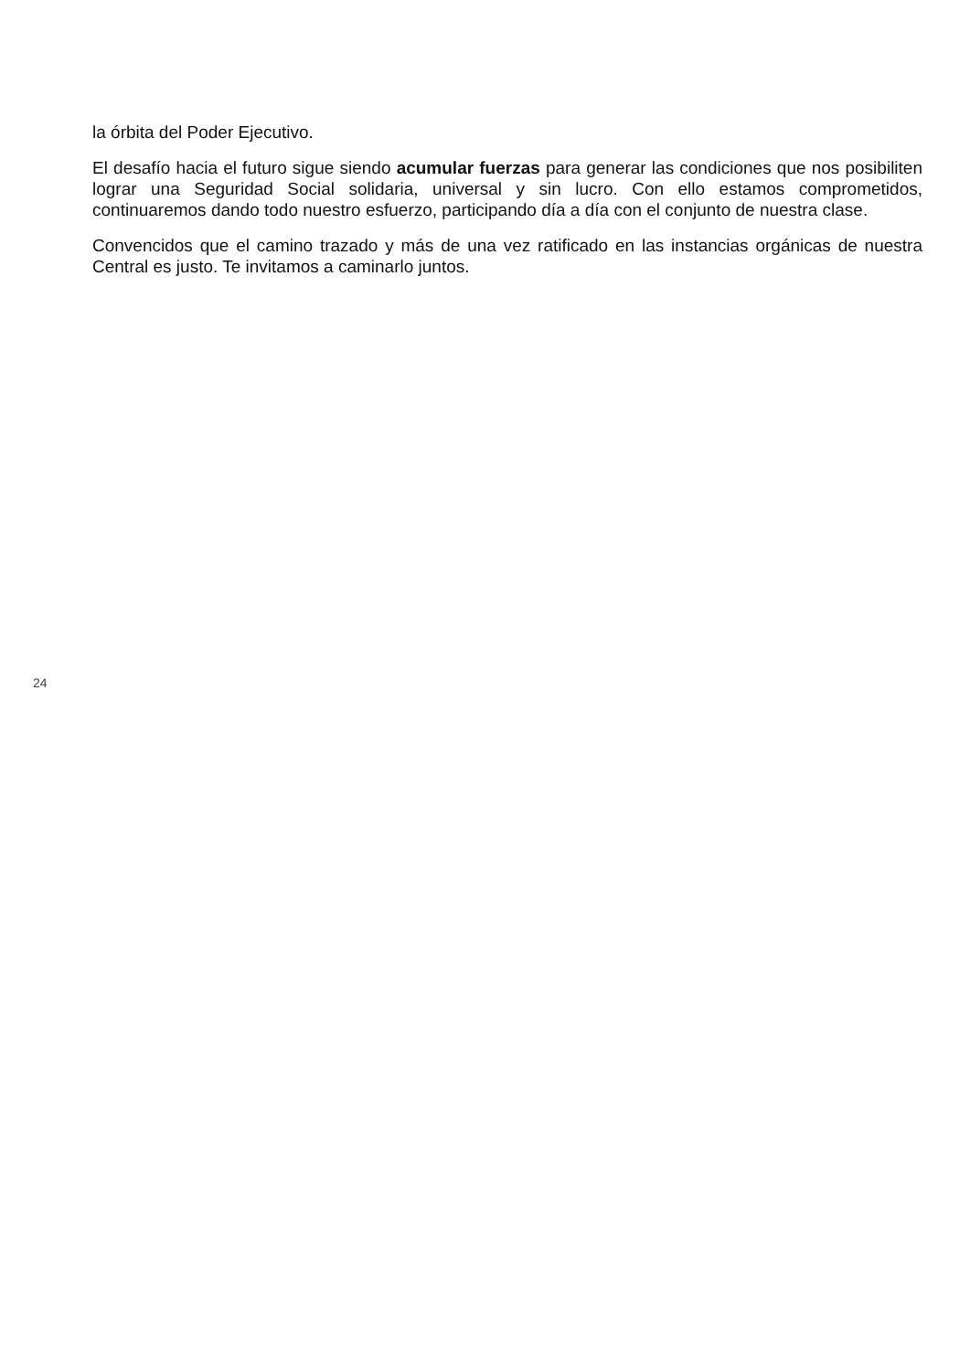la órbita del Poder Ejecutivo.
El desafío hacia el futuro sigue siendo acumular fuerzas para generar las condiciones que nos posibiliten lograr una Seguridad Social solidaria, universal y sin lucro. Con ello estamos comprometidos, continuaremos dando todo nuestro esfuerzo, participando día a día con el conjunto de nuestra clase.
Convencidos que el camino trazado y más de una vez ratificado en las instancias orgánicas de nuestra Central es justo. Te invitamos a caminarlo juntos.
24